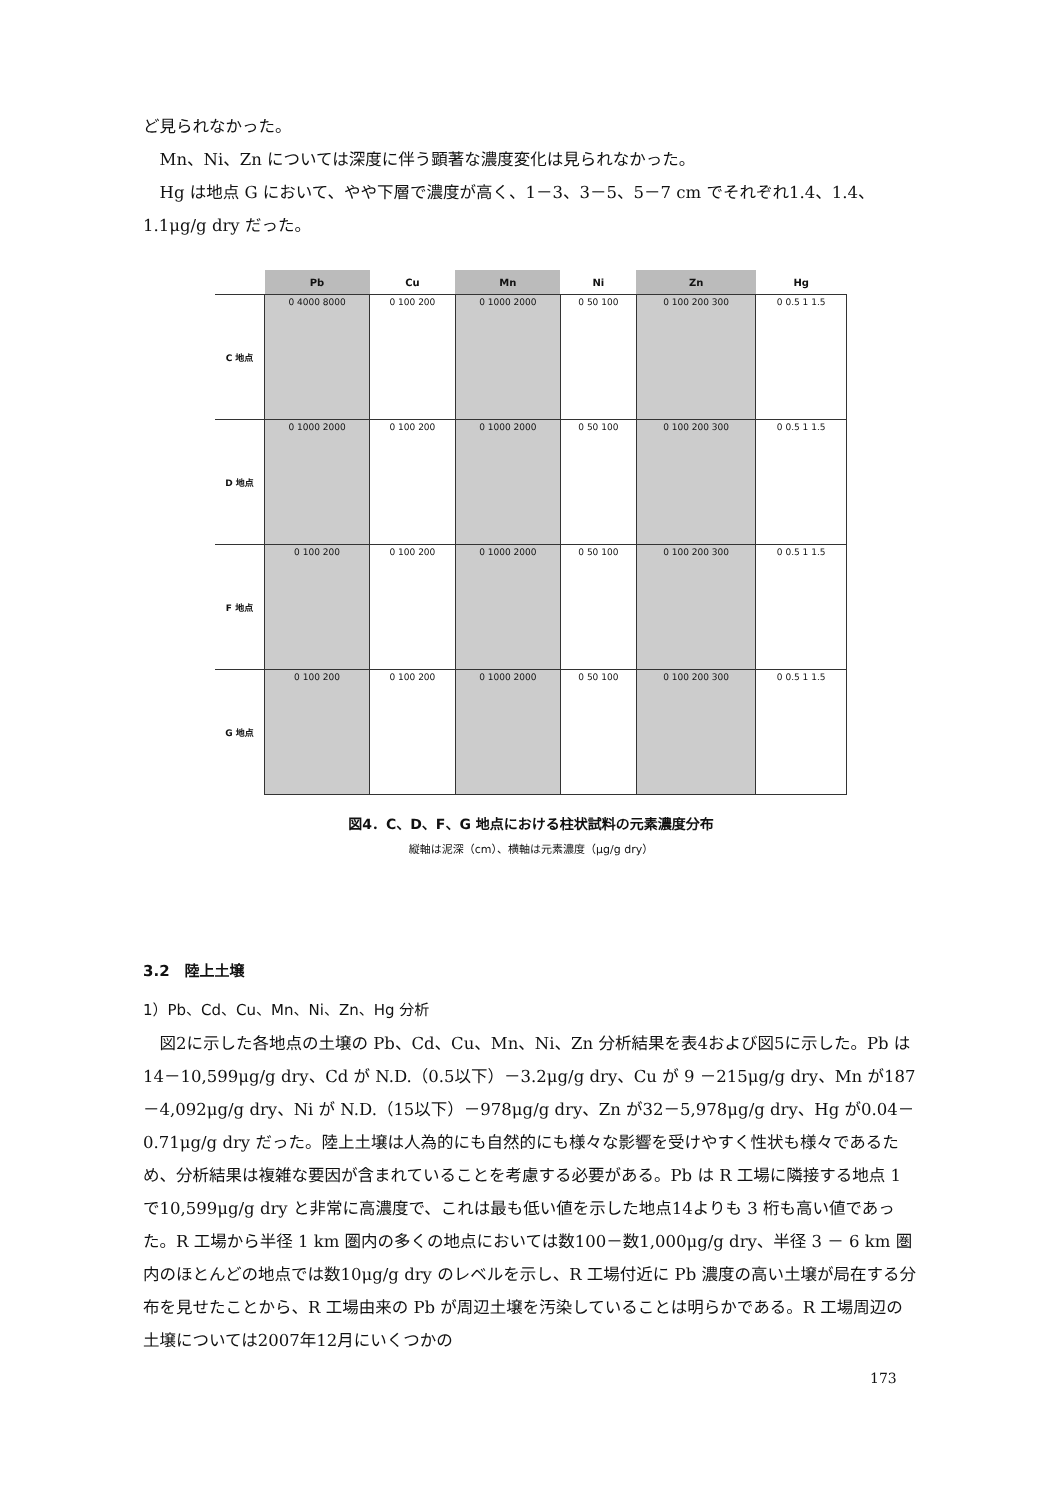ど見られなかった。
Mn、Ni、Zn については深度に伴う顕著な濃度変化は見られなかった。
Hg は地点 G において、やや下層で濃度が高く、1－3、3－5、5－7 cm でそれぞれ1.4、1.4、1.1μg/g dry だった。
| | Pb | Cu | Mn | Ni | Zn | Hg |
| --- | --- | --- | --- | --- | --- | --- |
| C 地点 | 0 4000 8000 | 0 100 200 | 0 1000 2000 | 0 50 100 | 0 100 200 300 | 0 0.5 1 1.5 |
| D 地点 | 0 1000 2000 | 0 100 200 | 0 1000 2000 | 0 50 100 | 0 100 200 300 | 0 0.5 1 1.5 |
| F 地点 | 0 100 200 | 0 100 200 | 0 1000 2000 | 0 50 100 | 0 100 200 300 | 0 0.5 1 1.5 |
| G 地点 | 0 100 200 | 0 100 200 | 0 1000 2000 | 0 50 100 | 0 100 200 300 | 0 0.5 1 1.5 |
図4．C、D、F、G 地点における柱状試料の元素濃度分布
縦軸は泥深（cm）、横軸は元素濃度（μg/g dry）
3.2　陸上土壌
1）Pb、Cd、Cu、Mn、Ni、Zn、Hg 分析
図2に示した各地点の土壌の Pb、Cd、Cu、Mn、Ni、Zn 分析結果を表4および図5に示した。Pb は14－10,599μg/g dry、Cd が N.D.（0.5以下）－3.2μg/g dry、Cu が 9 －215μg/g dry、Mn が187－4,092μg/g dry、Ni が N.D.（15以下）－978μg/g dry、Zn が32－5,978μg/g dry、Hg が0.04－0.71μg/g dry だった。陸上土壌は人為的にも自然的にも様々な影響を受けやすく性状も様々であるため、分析結果は複雑な要因が含まれていることを考慮する必要がある。Pb は R 工場に隣接する地点 1 で10,599μg/g dry と非常に高濃度で、これは最も低い値を示した地点14よりも 3 桁も高い値であった。R 工場から半径 1 km 圏内の多くの地点においては数100－数1,000μg/g dry、半径 3 － 6 km 圏内のほとんどの地点では数10μg/g dry のレベルを示し、R 工場付近に Pb 濃度の高い土壌が局在する分布を見せたことから、R 工場由来の Pb が周辺土壌を汚染していることは明らかである。R 工場周辺の土壌については2007年12月にいくつかの
173